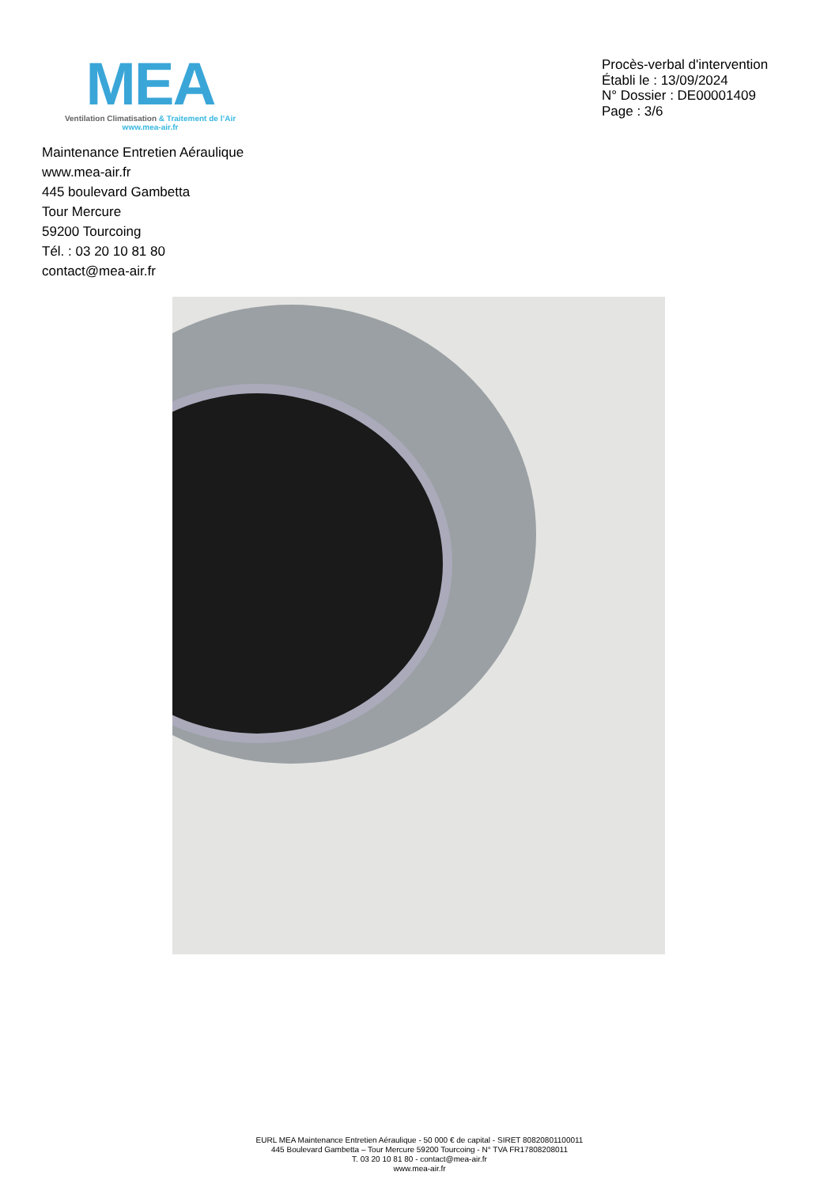MEA
Ventilation Climatisation & Traitement de l’Air
www.mea-air.fr
Procès-verbal d'intervention
Établi le : 13/09/2024
N° Dossier : DE00001409
Page : 3/6
Maintenance Entretien Aéraulique
www.mea-air.fr
445 boulevard Gambetta
Tour Mercure
59200 Tourcoing
Tél. : 03 20 10 81 80
contact@mea-air.fr
EURL MEA Maintenance Entretien Aéraulique - 50 000 € de capital - SIRET 80820801100011
445 Boulevard Gambetta – Tour Mercure 59200 Tourcoing - N° TVA FR17808208011
T. 03 20 10 81 80 - contact@mea-air.fr
www.mea-air.fr